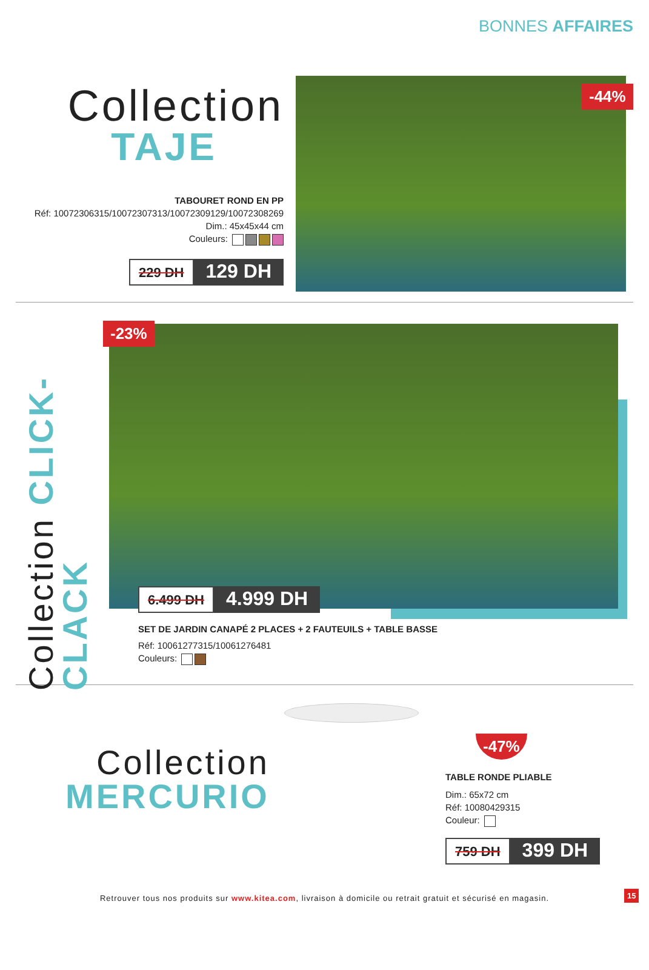BONNES AFFAIRES
Collection
TAJE
TABOURET ROND EN PP
Réf: 10072306315/10072307313/10072309129/10072308269
Dim.: 45x45x44 cm
Couleurs:
229 DH 129 DH
-44%
Collection CLICK-CLACK
-23%
6.499 DH 4.999 DH
SET DE JARDIN CANAPÉ 2 PLACES + 2 FAUTEUILS + TABLE BASSE
Réf: 10061277315/10061276481
Couleurs:
Collection
MERCURIO
-47%
TABLE RONDE PLIABLE
Dim.: 65x72 cm
Réf: 10080429315
Couleur:
759 DH 399 DH
Retrouver tous nos produits sur www.kitea.com, livraison à domicile ou retrait gratuit et sécurisé en magasin.
15